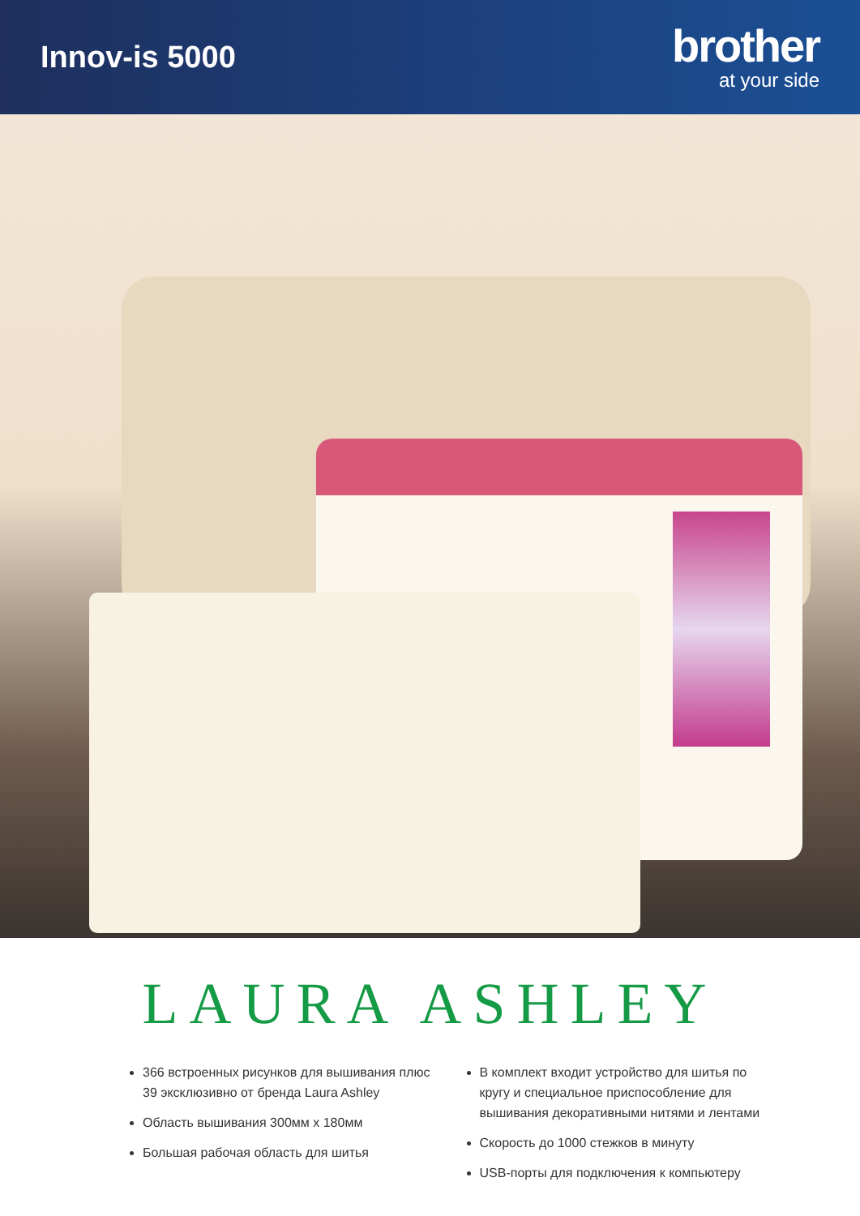Innov-is 5000
brother
at your side
LAURA ASHLEY
366 встроенных рисунков для вышивания плюс 39 эксклюзивно от бренда Laura Ashley
Область вышивания 300мм x 180мм
Большая рабочая область для шитья
В комплект входит устройство для шитья по кругу и специальное приспособление для вышивания декоративными нитями и лентами
Скорость до 1000 стежков в минуту
USB-порты для подключения к компьютеру